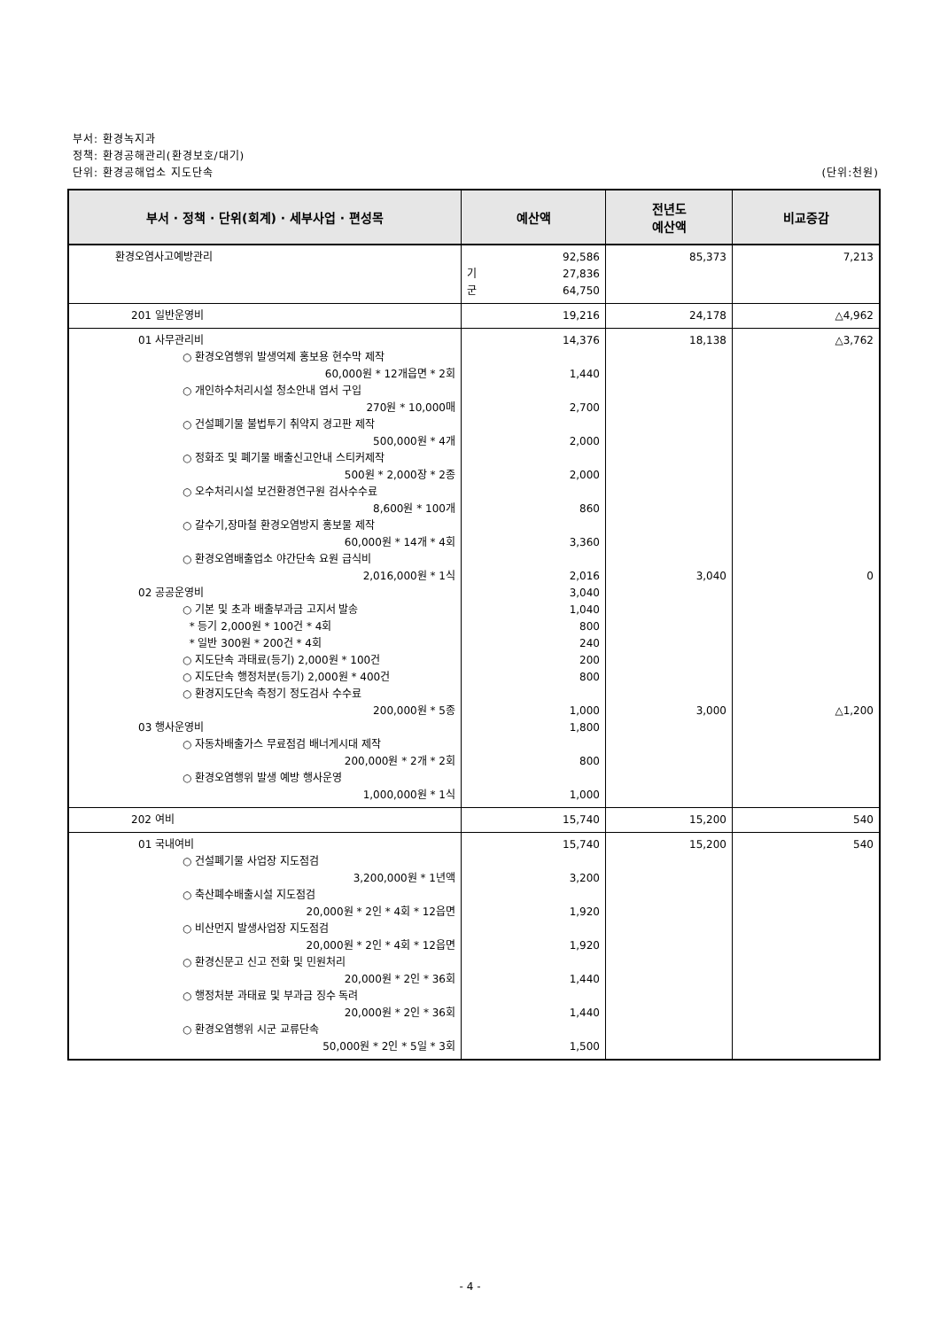부서: 환경녹지과
정책: 환경공해관리(환경보호/대기)
단위: 환경공해업소 지도단속 (단위:천원)
| 부서 · 정책 · 단위(회계) · 세부사업 · 편성목 | 예산액 | 전년도 예산액 | 비교증감 |
| --- | --- | --- | --- |
| 환경오염사고예방관리 | 92,586 기 27,836 군 64,750 | 85,373 | 7,213 |
| 201 일반운영비 | 19,216 | 24,178 | △4,962 |
| 01 사무관리비 ○ 환경오염행위 발생억제 홍보용 현수막 제작 60,000원 * 12개읍면 * 2회 ○ 개인하수처리시설 청소안내 엽서 구입 270원 * 10,000매 ○ 건설폐기물 불법투기 취약지 경고판 제작 500,000원 * 4개 ○ 정화조 및 폐기물 배출신고안내 스티커제작 500원 * 2,000장 * 2종 ○ 오수처리시설 보건환경연구원 검사수수료 8,600원 * 100개 ○ 갈수기,장마철 환경오염방지 홍보물 제작 60,000원 * 14개 * 4회 ○ 환경오염배출업소 야간단속 요원 급식비 2,016,000원 * 1식 02 공공운영비 ○ 기본 및 초과 배출부과금 고지서 발송 * 등기 2,000원 * 100건 * 4회 * 일반 300원 * 200건 * 4회 ○ 지도단속 과태료(등기) 2,000원 * 100건 ○ 지도단속 행정처분(등기) 2,000원 * 400건 ○ 환경지도단속 측정기 정도검사 수수료 200,000원 * 5종 03 행사운영비 ○ 자동차배출가스 무료점검 배너게시대 제작 200,000원 * 2개 * 2회 ○ 환경오염행위 발생 예방 행사운영 1,000,000원 * 1식 | 14,376 1,440 2,700 2,000 2,000 860 3,360 2,016 3,040 1,040 800 240 200 800 1,000 1,800 800 1,000 | 18,138 3,040 3,000 | △3,762 0 △1,200 |
| 202 여비 | 15,740 | 15,200 | 540 |
| 01 국내여비 ○ 건설폐기물 사업장 지도점검 3,200,000원 * 1년액 ○ 축산폐수배출시설 지도점검 20,000원 * 2인 * 4회 * 12읍면 ○ 비산먼지 발생사업장 지도점검 20,000원 * 2인 * 4회 * 12읍면 ○ 환경신문고 신고 전화 및 민원처리 20,000원 * 2인 * 36회 ○ 행정처분 과태료 및 부과금 징수 독려 20,000원 * 2인 * 36회 ○ 환경오염행위 시군 교류단속 50,000원 * 2인 * 5일 * 3회 | 15,740 3,200 1,920 1,920 1,440 1,440 1,500 | 15,200 | 540 |
- 4 -